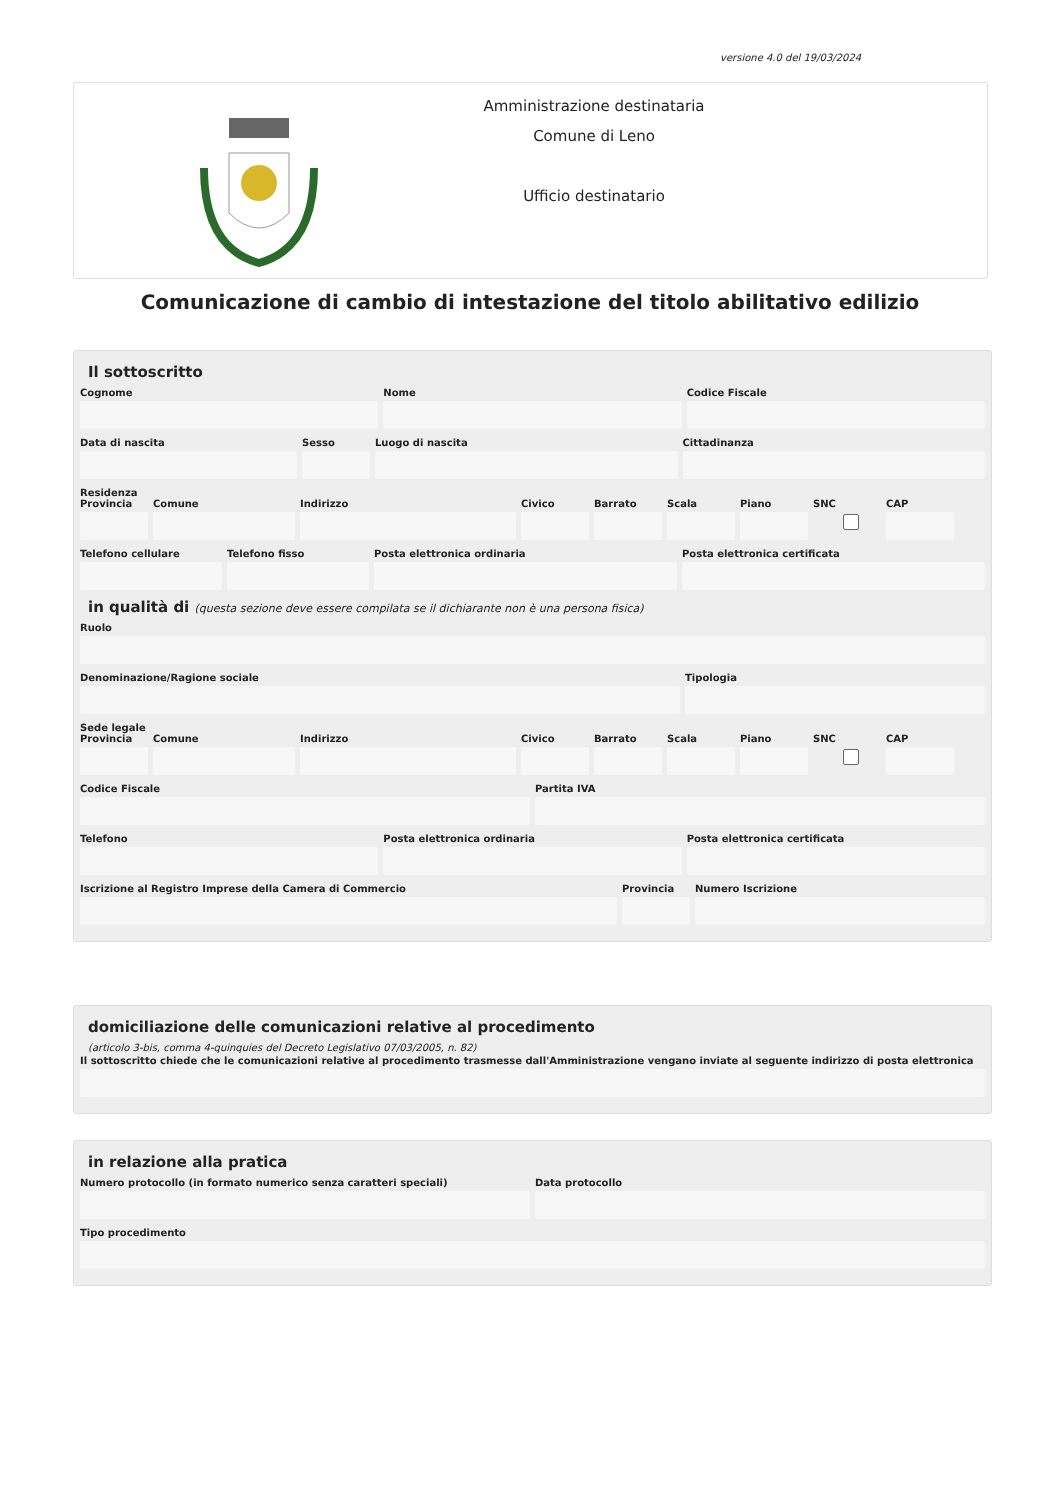versione 4.0 del 19/03/2024
Amministrazione destinataria
Comune di Leno
Ufficio destinatario
Comunicazione di cambio di intestazione del titolo abilitativo edilizio
Il sottoscritto
Cognome Nome Codice Fiscale
Data di nascita Sesso Luogo di nascita Cittadinanza
Residenza
Provincia
Comune Indirizzo Civico Barrato Scala Piano SNC CAP
Telefono cellulare
Telefono fisso Posta elettronica ordinaria Posta elettronica certificata
in qualità di (questa sezione deve essere compilata se il dichiarante non è una persona fisica)
Ruolo
Denominazione/Ragione sociale Tipologia
Sede legale
Provincia
Comune Indirizzo Civico Barrato Scala Piano SNC CAP
Codice Fiscale Partita IVA
Telefono Posta elettronica ordinaria Posta elettronica certificata
Iscrizione al Registro Imprese della Camera di Commercio
Provincia
Numero Iscrizione
domiciliazione delle comunicazioni relative al procedimento
(articolo 3-bis, comma 4-quinquies del Decreto Legislativo 07/03/2005, n. 82)
Il sottoscritto chiede che le comunicazioni relative al procedimento trasmesse dall'Amministrazione vengano inviate al seguente indirizzo di posta elettronica
in relazione alla pratica
Numero protocollo (in formato numerico senza caratteri speciali)
Data protocollo
Tipo procedimento